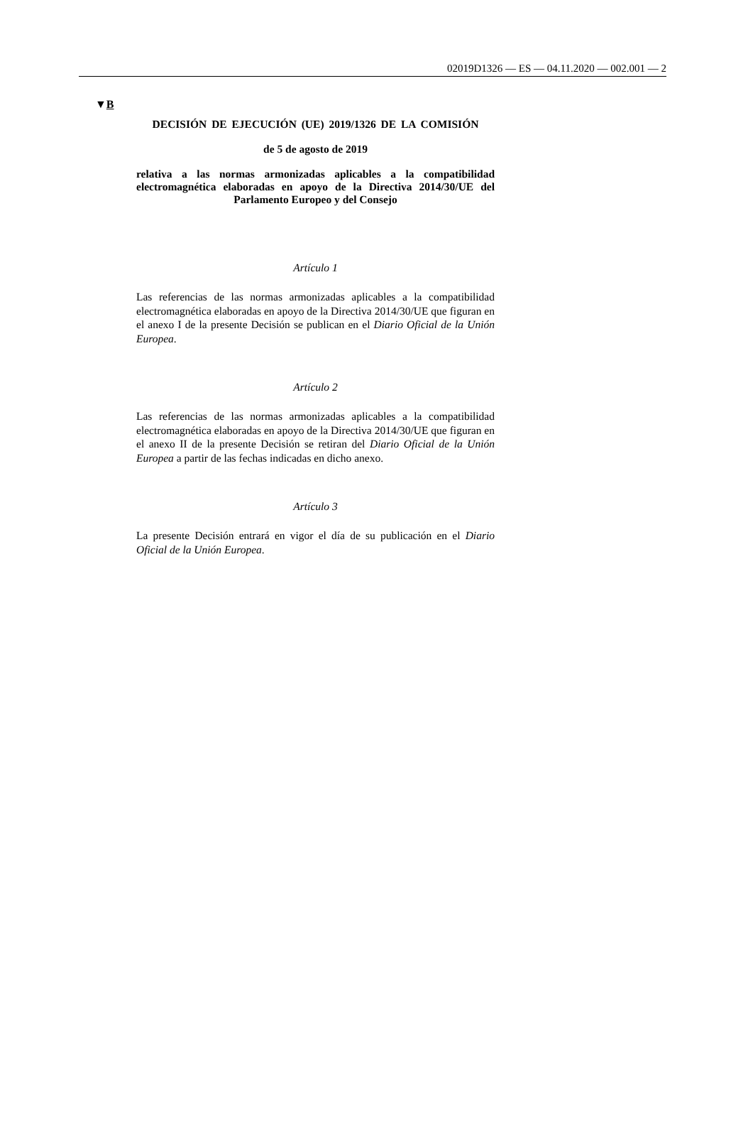02019D1326 — ES — 04.11.2020 — 002.001 — 2
▼B
DECISIÓN DE EJECUCIÓN (UE) 2019/1326 DE LA COMISIÓN
de 5 de agosto de 2019
relativa a las normas armonizadas aplicables a la compatibilidad electromagnética elaboradas en apoyo de la Directiva 2014/30/UE del Parlamento Europeo y del Consejo
Artículo 1
Las referencias de las normas armonizadas aplicables a la compatibilidad electromagnética elaboradas en apoyo de la Directiva 2014/30/UE que figuran en el anexo I de la presente Decisión se publican en el Diario Oficial de la Unión Europea.
Artículo 2
Las referencias de las normas armonizadas aplicables a la compatibilidad electromagnética elaboradas en apoyo de la Directiva 2014/30/UE que figuran en el anexo II de la presente Decisión se retiran del Diario Oficial de la Unión Europea a partir de las fechas indicadas en dicho anexo.
Artículo 3
La presente Decisión entrará en vigor el día de su publicación en el Diario Oficial de la Unión Europea.